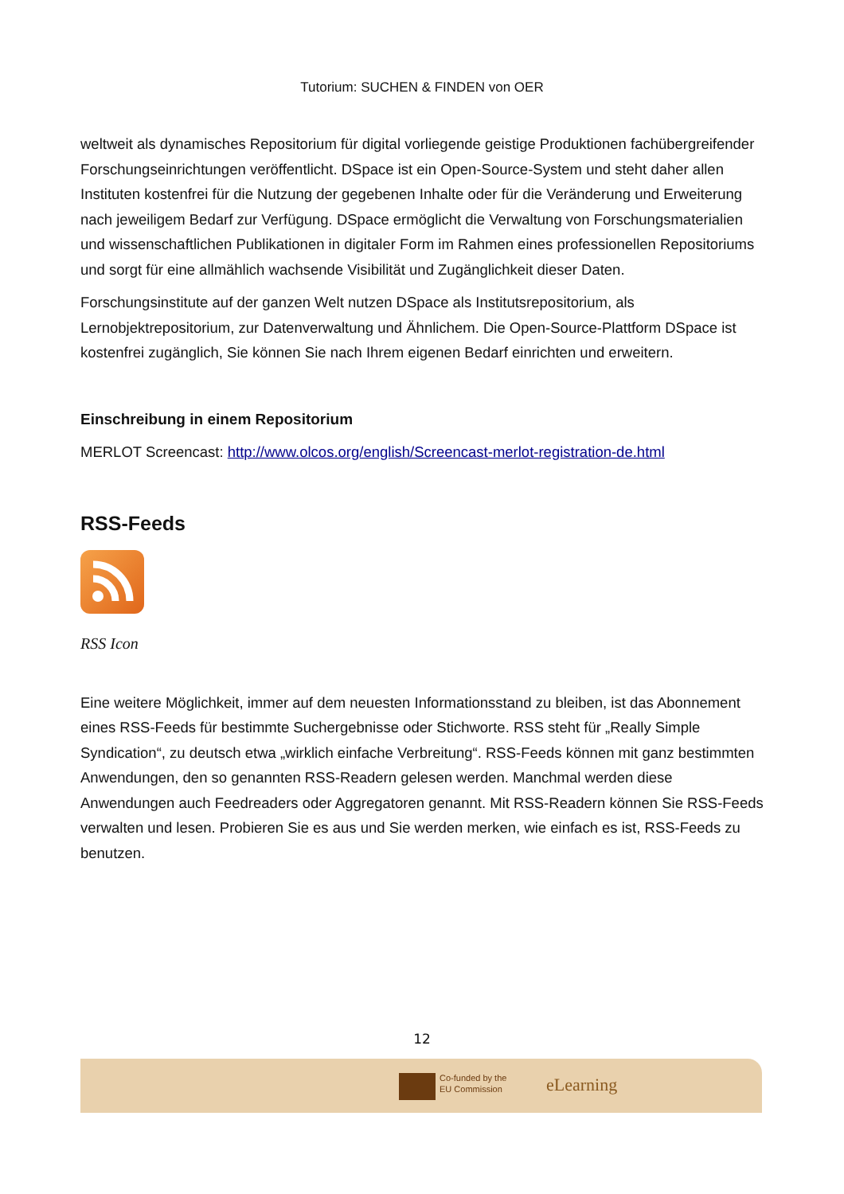Tutorium: SUCHEN & FINDEN von OER
weltweit als dynamisches Repositorium für digital vorliegende geistige Produktionen fachübergreifender Forschungseinrichtungen veröffentlicht. DSpace ist ein Open-Source-System und steht daher allen Instituten kostenfrei für die Nutzung der gegebenen Inhalte oder für die Veränderung und Erweiterung nach jeweiligem Bedarf zur Verfügung. DSpace ermöglicht die Verwaltung von Forschungsmaterialien und wissenschaftlichen Publikationen in digitaler Form im Rahmen eines professionellen Repositoriums und sorgt für eine allmählich wachsende Visibilität und Zugänglichkeit dieser Daten.
Forschungsinstitute auf der ganzen Welt nutzen DSpace als Institutsrepositorium, als Lernobjektrepositorium, zur Datenverwaltung und Ähnlichem. Die Open-Source-Plattform DSpace ist kostenfrei zugänglich, Sie können Sie nach Ihrem eigenen Bedarf einrichten und erweitern.
Einschreibung in einem Repositorium
MERLOT Screencast: http://www.olcos.org/english/Screencast-merlot-registration-de.html
RSS-Feeds
RSS Icon
Eine weitere Möglichkeit, immer auf dem neuesten Informationsstand zu bleiben, ist das Abonnement eines RSS-Feeds für bestimmte Suchergebnisse oder Stichworte. RSS steht für „Really Simple Syndication“, zu deutsch etwa „wirklich einfache Verbreitung“. RSS-Feeds können mit ganz bestimmten Anwendungen, den so genannten RSS-Readern gelesen werden. Manchmal werden diese Anwendungen auch Feedreaders oder Aggregatoren genannt. Mit RSS-Readern können Sie RSS-Feeds verwalten und lesen. Probieren Sie es aus und Sie werden merken, wie einfach es ist, RSS-Feeds zu benutzen.
12
Co-funded by the
EU Commission
eLearning